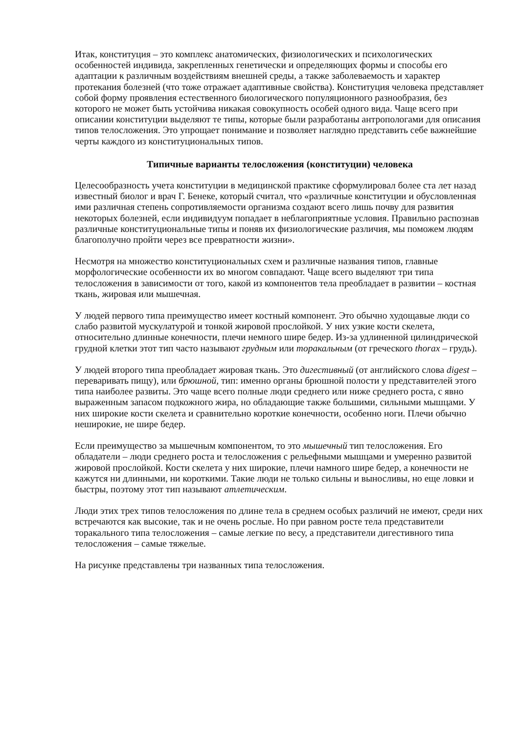Итак, конституция – это комплекс анатомических, физиологических и психологических особенностей индивида, закрепленных генетически и определяющих формы и способы его адаптации к различным воздействиям внешней среды, а также заболеваемость и характер протекания болезней (что тоже отражает адаптивные свойства). Конституция человека представляет собой форму проявления естественного биологического популяционного разнообразия, без которого не может быть устойчива никакая совокупность особей одного вида. Чаще всего при описании конституции выделяют те типы, которые были разработаны антропологами для описания типов телосложения. Это упрощает понимание и позволяет наглядно представить себе важнейшие черты каждого из конституциональных типов.
Типичные варианты телосложения (конституции) человека
Целесообразность учета конституции в медицинской практике сформулировал более ста лет назад известный биолог и врач Г. Бенеке, который считал, что «различные конституции и обусловленная ими различная степень сопротивляемости организма создают всего лишь почву для развития некоторых болезней, если индивидуум попадает в неблагоприятные условия. Правильно распознав различные конституциональные типы и поняв их физиологические различия, мы поможем людям благополучно пройти через все превратности жизни».
Несмотря на множество конституциональных схем и различные названия типов, главные морфологические особенности их во многом совпадают. Чаще всего выделяют три типа телосложения в зависимости от того, какой из компонентов тела преобладает в развитии – костная ткань, жировая или мышечная.
У людей первого типа преимущество имеет костный компонент. Это обычно худощавые люди со слабо развитой мускулатурой и тонкой жировой прослойкой. У них узкие кости скелета, относительно длинные конечности, плечи немного шире бедер. Из-за удлиненной цилиндрической грудной клетки этот тип часто называют грудным или торакальным (от греческого thorax – грудь).
У людей второго типа преобладает жировая ткань. Это дигестивный (от английского слова digest – переваривать пищу), или брюшной, тип: именно органы брюшной полости у представителей этого типа наиболее развиты. Это чаще всего полные люди среднего или ниже среднего роста, с явно выраженным запасом подкожного жира, но обладающие также большими, сильными мышцами. У них широкие кости скелета и сравнительно короткие конечности, особенно ноги. Плечи обычно неширокие, не шире бедер.
Если преимущество за мышечным компонентом, то это мышечный тип телосложения. Его обладатели – люди среднего роста и телосложения с рельефными мышцами и умеренно развитой жировой прослойкой. Кости скелета у них широкие, плечи намного шире бедер, а конечности не кажутся ни длинными, ни короткими. Такие люди не только сильны и выносливы, но еще ловки и быстры, поэтому этот тип называют атлетическим.
Люди этих трех типов телосложения по длине тела в среднем особых различий не имеют, среди них встречаются как высокие, так и не очень рослые. Но при равном росте тела представители торакального типа телосложения – самые легкие по весу, а представители дигестивного типа телосложения – самые тяжелые.
На рисунке представлены три названных типа телосложения.